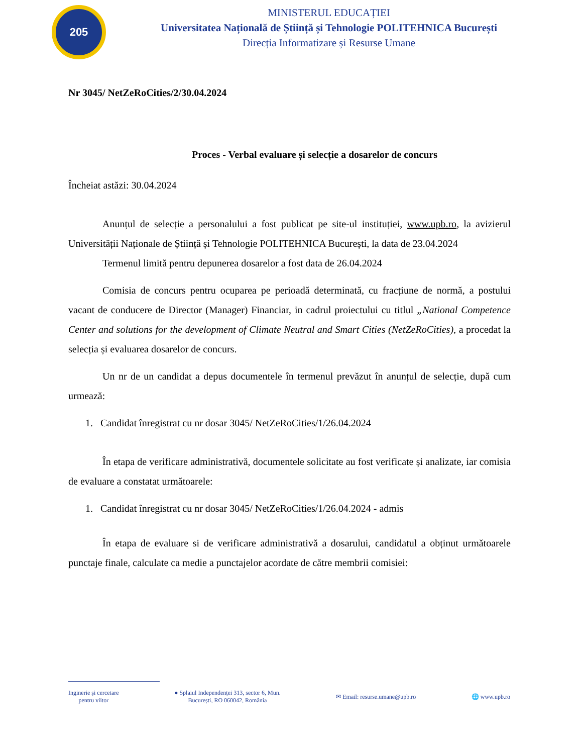205
MINISTERUL EDUCAȚIEI
Universitatea Națională de Știință și Tehnologie POLITEHNICA București
Direcția Informatizare și Resurse Umane
Nr 3045/ NetZeRoCities/2/30.04.2024
Proces - Verbal evaluare și selecție a dosarelor de concurs
Încheiat astăzi: 30.04.2024
Anunțul de selecție a personalului a fost publicat pe site-ul instituției, www.upb.ro, la avizierul Universității Naționale de Știință și Tehnologie POLITEHNICA București, la data de 23.04.2024
Termenul limită pentru depunerea dosarelor a fost data de 26.04.2024
Comisia de concurs pentru ocuparea pe perioadă determinată, cu fracțiune de normă, a postului vacant de conducere de Director (Manager) Financiar, in cadrul proiectului cu titlul „National Competence Center and solutions for the development of Climate Neutral and Smart Cities (NetZeRoCities), a procedat la selecția și evaluarea dosarelor de concurs.
Un nr de un candidat a depus documentele în termenul prevăzut în anunțul de selecție, după cum urmează:
1. Candidat înregistrat cu nr dosar 3045/ NetZeRoCities/1/26.04.2024
În etapa de verificare administrativă, documentele solicitate au fost verificate și analizate, iar comisia de evaluare a constatat următoarele:
1. Candidat înregistrat cu nr dosar 3045/ NetZeRoCities/1/26.04.2024 - admis
În etapa de evaluare si de verificare administrativă a dosarului, candidatul a obținut următoarele punctaje finale, calculate ca medie a punctajelor acordate de către membrii comisiei:
Inginerie și cercetare
pentru viitor
● Splaiul Independenței 313, sector 6, Mun.
București, RO 060042, România
✉ Email: resurse.umane@upb.ro 🌐 www.upb.ro